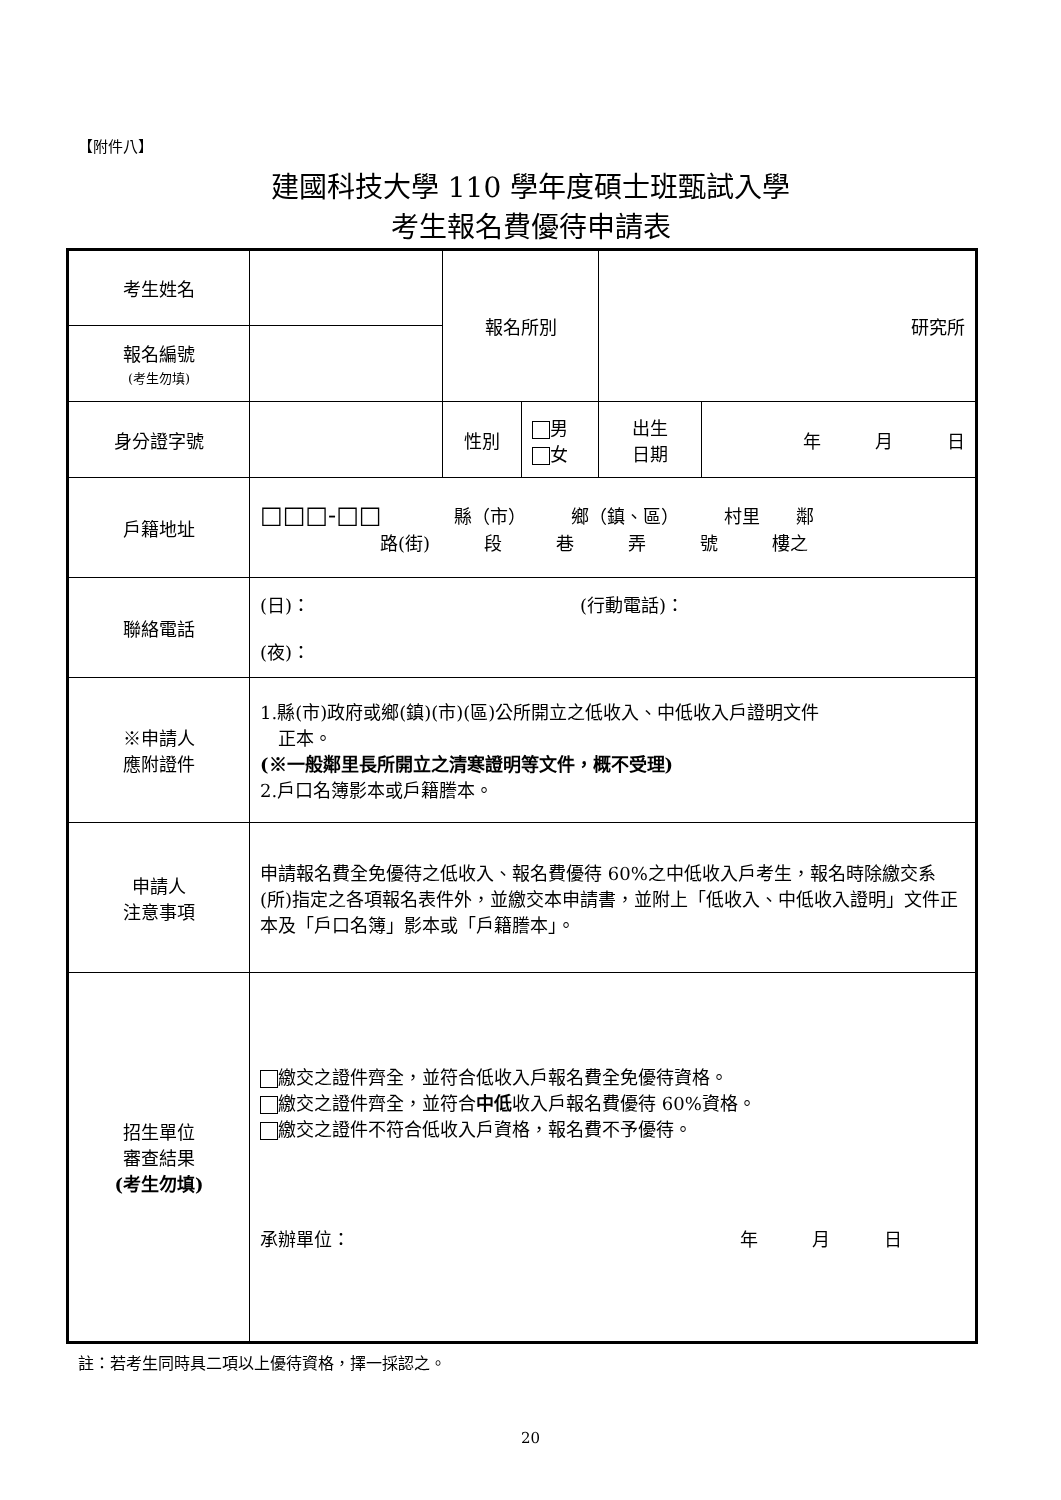【附件八】
建國科技大學 110 學年度碩士班甄試入學
考生報名費優待申請表
| 考生姓名 | | 報名所別 | | 研究所 | |
| 報名編號 (考生勿填) | | | | | |
| 身分證字號 | | 性別 | 男 女 | 出生 日期 | 年 月 日 |
| 戶籍地址 | □□□-□□ 縣（市） 鄉（鎮、區） 村里 鄰 路(街) 段 巷 弄 號 樓之 | | | | |
| 聯絡電話 | (日)： (行動電話)： (夜)： | | | | |
| ※申請人 應附證件 | 1.縣(市)政府或鄉(鎮)(市)(區)公所開立之低收入、中低收入戶證明文件 正本。 (※一般鄰里長所開立之清寒證明等文件，概不受理) 2.戶口名簿影本或戶籍謄本。 | | | | |
| 申請人 注意事項 | 申請報名費全免優待之低收入、報名費優待 60%之中低收入戶考生，報名時除繳交系(所)指定之各項報名表件外，並繳交本申請書，並附上「低收入、中低收入證明」文件正本及「戶口名簿」影本或「戶籍謄本」。 | | | | |
| 招生單位 審查結果 (考生勿填) | 繳交之證件齊全，並符合低收入戶報名費全免優待資格。 繳交之證件齊全，並符合 中低 收入戶報名費優待 60%資格。 繳交之證件不符合低收入戶資格，報名費不予優待。 承辦單位： 年 月 日 | | | | |
註：若考生同時具二項以上優待資格，擇一採認之。
20